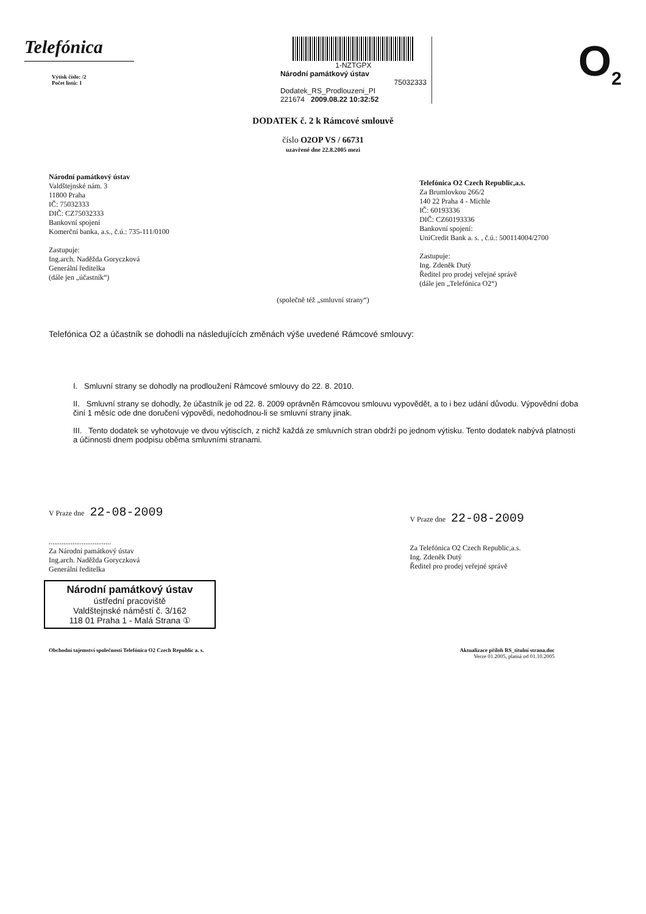Telefónica
Výtisk číslo: /2
Počet listů: 1
1-NZTGPX
Národní památkový ústav
75032333
Dodatek_RS_Prodlouzeni_PI
221674 2009.08.22 10:32:52
O<sub>2</sub>
DODATEK č. 2 k Rámcové smlouvě
číslo O2OP VS / 66731
uzavřené dne 22.8.2005 mezi
Národní památkový ústav
Valdštejnské nám. 3
11800 Praha
IČ: 75032333
DIČ: CZ75032333
Bankovní spojení
Komerční banka, a.s., č.ú.: 735-111/0100
Zastupuje:
Ing.arch. Naděžda Goryczková
Generální ředitelka
(dále jen „účastník“)
Telefónica O2 Czech Republic,a.s.
Za Brumlovkou 266/2
140 22 Praha 4 - Michle
IČ: 60193336
DIČ: CZ60193336
Bankovní spojení:
UniCredit Bank a. s. , č.ú.: 500114004/2700
Zastupuje:
Ing. Zdeněk Dutý
Ředitel pro prodej veřejné správě
(dále jen „Telefónica O2“)
(společně též „smluvní strany“)
Telefónica O2 a účastník se dohodli na následujících změnách výše uvedené Rámcové smlouvy:
I. Smluvní strany se dohodly na prodloužení Rámcové smlouvy do 22. 8. 2010.
II. Smluvní strany se dohodly, že účastník je od 22. 8. 2009 oprávněn Rámcovou smlouvu vypovědět, a to i bez udání důvodu. Výpovědní doba činí 1 měsíc ode dne doručení výpovědi, nedohodnou-li se smluvní strany jinak.
III. Tento dodatek se vyhotovuje ve dvou výtiscích, z nichž každá ze smluvních stran obdrží po jednom výtisku. Tento dodatek nabývá platnosti a účinnosti dnem podpisu oběma smluvními stranami.
V Praze dne 22-08-2009
..................................
Za Národní památkový ústav
Ing.arch. Naděžda Goryczková
Generální ředitelka
V Praze dne 22-08-2009
Za Telefónica O2 Czech Republic,a.s.
Ing. Zdeněk Dutý
Ředitel pro prodej veřejné správě
Národní památkový ústav
ústřední pracoviště
Valdštejnské náměstí č. 3/162
118 01 Praha 1 - Malá Strana ①
Obchodní tajemství společnosti Telefónica O2 Czech Republic a. s.
Aktualizace příloh RS_titulní strana.doc
Verze 01.2005, platná od 01.10.2005